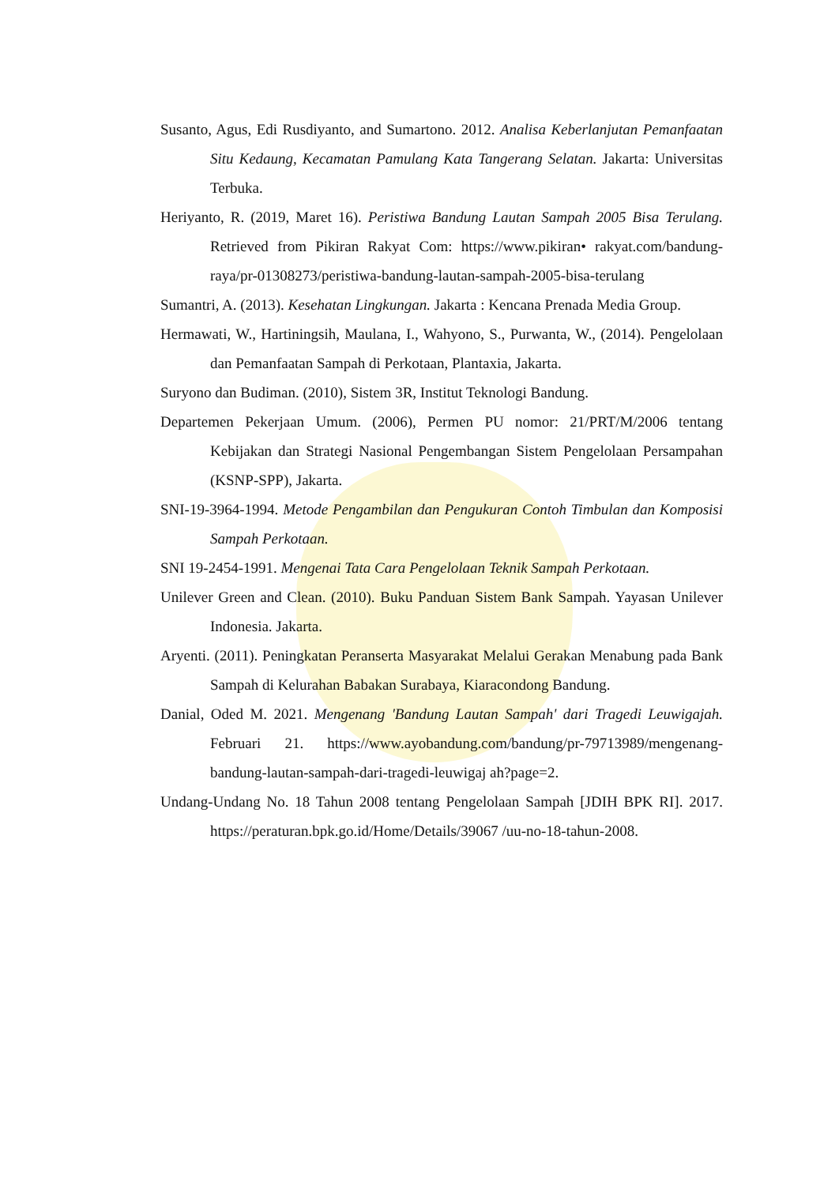Susanto, Agus, Edi Rusdiyanto, and Sumartono. 2012. Analisa Keberlanjutan Pemanfaatan Situ Kedaung, Kecamatan Pamulang Kata Tangerang Selatan. Jakarta: Universitas Terbuka.
Heriyanto, R. (2019, Maret 16). Peristiwa Bandung Lautan Sampah 2005 Bisa Terulang. Retrieved from Pikiran Rakyat Com: https://www.pikiran• rakyat.com/bandung-raya/pr-01308273/peristiwa-bandung-lautan-sampah-2005-bisa-terulang
Sumantri, A. (2013). Kesehatan Lingkungan. Jakarta : Kencana Prenada Media Group.
Hermawati, W., Hartiningsih, Maulana, I., Wahyono, S., Purwanta, W., (2014). Pengelolaan dan Pemanfaatan Sampah di Perkotaan, Plantaxia, Jakarta.
Suryono dan Budiman. (2010), Sistem 3R, Institut Teknologi Bandung.
Departemen Pekerjaan Umum. (2006), Permen PU nomor: 21/PRT/M/2006 tentang Kebijakan dan Strategi Nasional Pengembangan Sistem Pengelolaan Persampahan (KSNP-SPP), Jakarta.
SNI-19-3964-1994. Metode Pengambilan dan Pengukuran Contoh Timbulan dan Komposisi Sampah Perkotaan.
SNI 19-2454-1991. Mengenai Tata Cara Pengelolaan Teknik Sampah Perkotaan.
Unilever Green and Clean. (2010). Buku Panduan Sistem Bank Sampah. Yayasan Unilever Indonesia. Jakarta.
Aryenti. (2011). Peningkatan Peranserta Masyarakat Melalui Gerakan Menabung pada Bank Sampah di Kelurahan Babakan Surabaya, Kiaracondong Bandung.
Danial, Oded M. 2021. Mengenang 'Bandung Lautan Sampah' dari Tragedi Leuwigajah. Februari 21. https://www.ayobandung.com/bandung/pr-79713989/mengenang-bandung-lautan-sampah-dari-tragedi-leuwigaj ah?page=2.
Undang-Undang No. 18 Tahun 2008 tentang Pengelolaan Sampah [JDIH BPK RI]. 2017. https://peraturan.bpk.go.id/Home/Details/39067 /uu-no-18-tahun-2008.